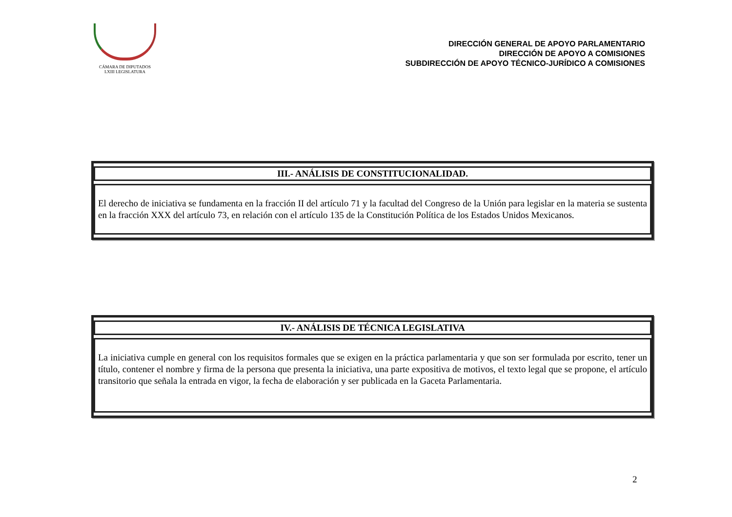CÁMARA DE DIPUTADOS
LXIII LEGISLATURA
DIRECCIÓN GENERAL DE APOYO PARLAMENTARIO
DIRECCIÓN DE APOYO A COMISIONES
SUBDIRECCIÓN DE APOYO TÉCNICO-JURÍDICO A COMISIONES
| III.- ANÁLISIS DE CONSTITUCIONALIDAD. |
| --- |
| El derecho de iniciativa se fundamenta en la fracción II del artículo 71 y la facultad del Congreso de la Unión para legislar en la materia se sustenta en la fracción XXX del artículo 73, en relación con el artículo 135 de la Constitución Política de los Estados Unidos Mexicanos. |
| IV.- ANÁLISIS DE TÉCNICA LEGISLATIVA |
| --- |
| La iniciativa cumple en general con los requisitos formales que se exigen en la práctica parlamentaria y que son ser formulada por escrito, tener un título, contener el nombre y firma de la persona que presenta la iniciativa, una parte expositiva de motivos, el texto legal que se propone, el artículo transitorio que señala la entrada en vigor, la fecha de elaboración y ser publicada en la Gaceta Parlamentaria. |
2